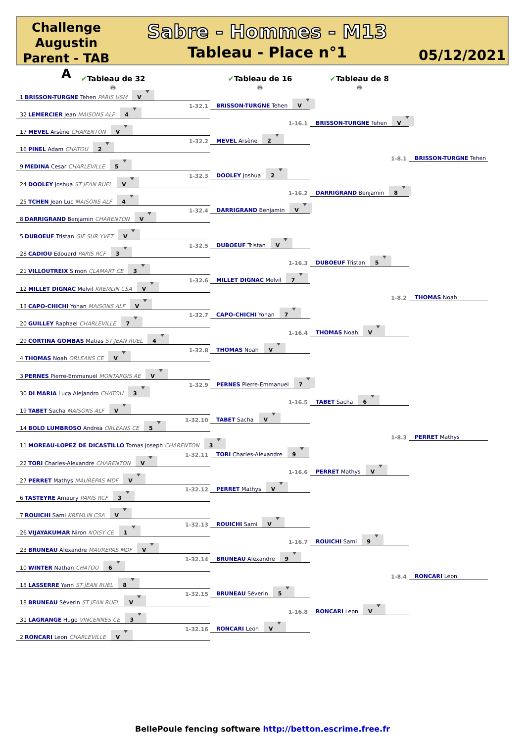Challenge Augustin Parent - TAB A
Sabre - Hommes - M13
Tableau - Place n°1
05/12/2021
✔Tableau de 32
🖶
✔Tableau de 16
🖶
✔Tableau de 8
🖶
1 BRISSON-TURGNE Tehen PARIS USM V
1-32.1
BRISSON-TURGNE Tehen V
32 LEMERCIER Jean MAISONS ALF 4
1-16.1
BRISSON-TURGNE Tehen V
17 MEVEL Arsène CHARENTON V
1-32.2
MEVEL Arsène 2
16 PINEL Adam CHATOU 2
1-8.1
BRISSON-TURGNE Tehen
9 MEDINA Cesar CHARLEVILLE 5
1-32.3
DOOLEY Joshua 2
24 DOOLEY Joshua ST JEAN RUEL V
1-16.2
DARRIGRAND Benjamin 8
25 TCHEN Jean Luc MAISONS ALF 4
1-32.4
DARRIGRAND Benjamin V
8 DARRIGRAND Benjamin CHARENTON V
5 DUBOEUF Tristan GIF SUR YVET V
1-32.5
DUBOEUF Tristan V
28 CADIOU Edouard PARIS RCF 3
1-16.3
DUBOEUF Tristan 5
21 VILLOUTREIX Simon CLAMART CE 3
1-32.6
MILLET DIGNAC Melvil 7
12 MILLET DIGNAC Melvil KREMLIN CSA V
1-8.2
THOMAS Noah
13 CAPO-CHICHI Yohan MAISONS ALF V
1-32.7
CAPO-CHICHI Yohan 7
20 GUILLEY Raphael CHARLEVILLE 7
1-16.4
THOMAS Noah V
29 CORTINA GOMBAS Matias ST JEAN RUEL 4
1-32.8
THOMAS Noah V
4 THOMAS Noah ORLEANS CE V
3 PERNES Pierre-Emmanuel MONTARGIS AE V
1-32.9
PERNES Pierre-Emmanuel 7
30 DI MARIA Luca Alejandro CHATOU 3
1-16.5
TABET Sacha 6
19 TABET Sacha MAISONS ALF V
1-32.10
TABET Sacha V
14 BOLO LUMBROSO Andrea ORLEANS CE 5
1-8.3
PERRET Mathys
11 MOREAU-LOPEZ DE DICASTILLO Tomas Joseph CHARENTON 3
1-32.11
TORI Charles-Alexandre 9
22 TORI Charles-Alexandre CHARENTON V
1-16.6
PERRET Mathys V
27 PERRET Mathys MAUREPAS MDF V
1-32.12
PERRET Mathys V
6 TASTEYRE Amaury PARIS RCF 3
7 ROUICHI Sami KREMLIN CSA V
1-32.13
ROUICHI Sami V
26 VIJAYAKUMAR Niron NOISY CE 1
1-16.7
ROUICHI Sami 9
23 BRUNEAU Alexandre MAUREPAS MDF V
1-32.14
BRUNEAU Alexandre 9
10 WINTER Nathan CHATOU 6
1-8.4
RONCARI Leon
15 LASSERRE Yann ST JEAN RUEL 8
1-32.15
BRUNEAU Séverin 5
18 BRUNEAU Séverin ST JEAN RUEL V
1-16.8
RONCARI Leon V
31 LAGRANGE Hugo VINCENNES CE 3
1-32.16
RONCARI Leon V
2 RONCARI Leon CHARLEVILLE V
BellePoule fencing software http://betton.escrime.free.fr